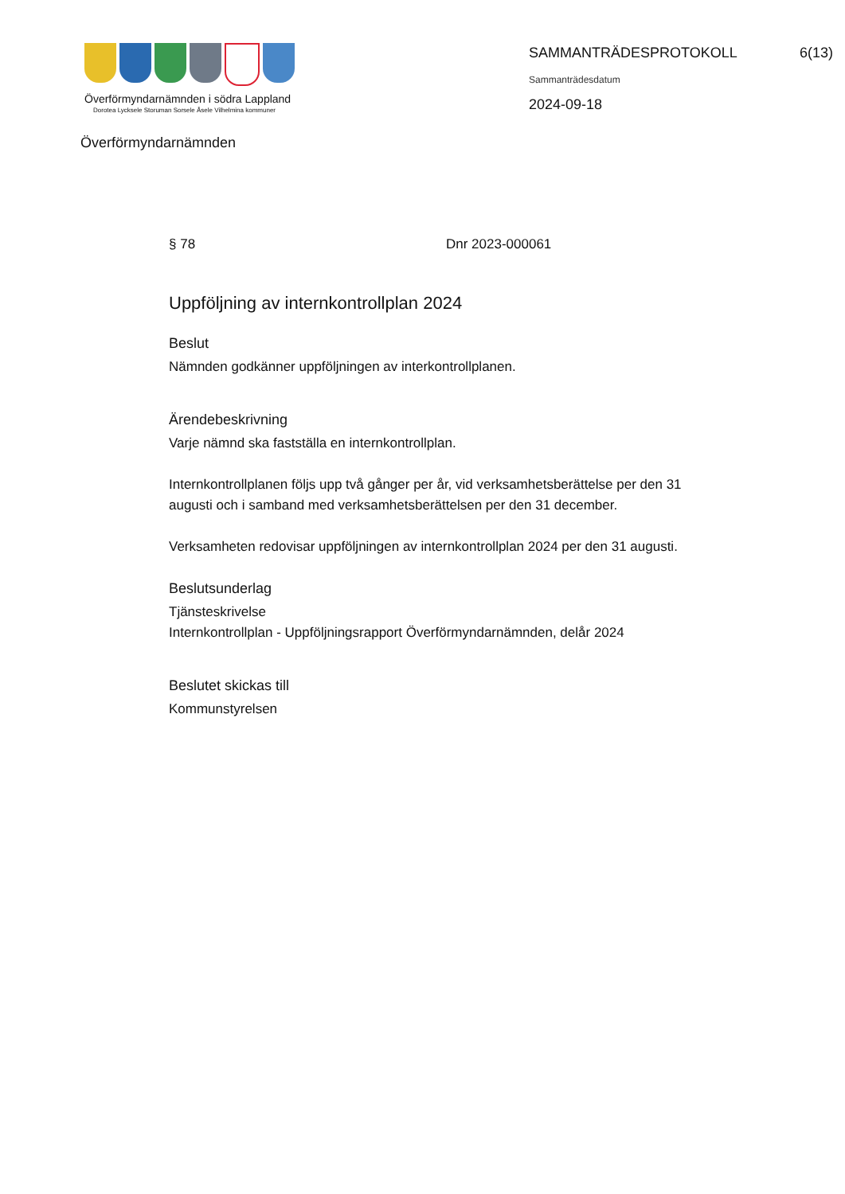Överförmyndarnämnden i södra Lappland
Dorotea Lycksele Storuman Sorsele Åsele Vilhelmina kommuner
SAMMANTRÄDESPROTOKOLL
Sammanträdesdatum
2024-09-18
6(13)
Överförmyndarnämnden
§ 78 Dnr 2023-000061
Uppföljning av internkontrollplan 2024
Beslut
Nämnden godkänner uppföljningen av interkontrollplanen.
Ärendebeskrivning
Varje nämnd ska fastställa en internkontrollplan.
Internkontrollplanen följs upp två gånger per år, vid verksamhetsberättelse per den 31 augusti och i samband med verksamhetsberättelsen per den 31 december.
Verksamheten redovisar uppföljningen av internkontrollplan 2024 per den 31 augusti.
Beslutsunderlag
Tjänsteskrivelse
Internkontrollplan - Uppföljningsrapport Överförmyndarnämnden, delår 2024
Beslutet skickas till
Kommunstyrelsen